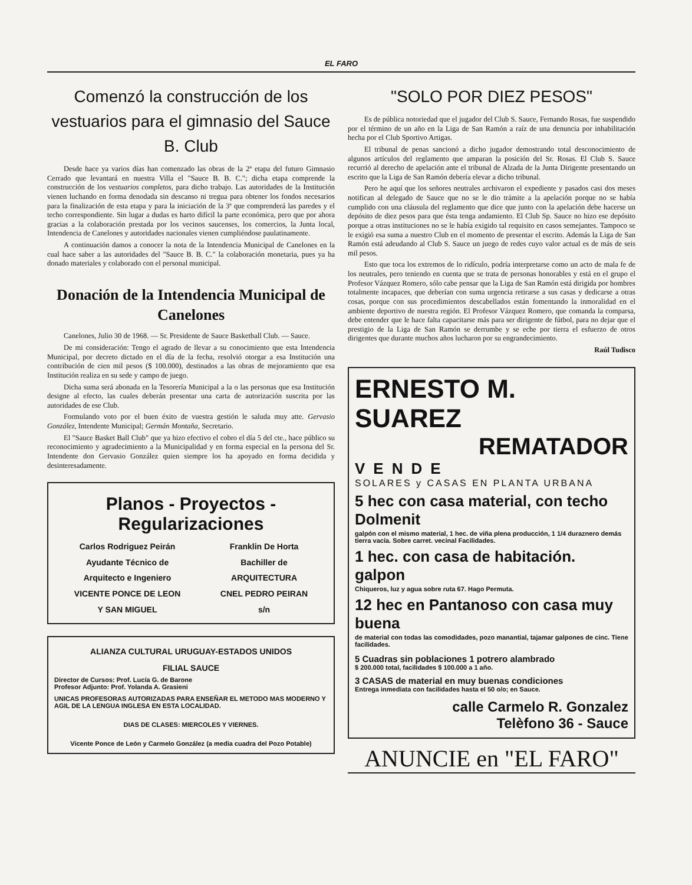EL FARO
Comenzó la construcción de los vestuarios para el gimnasio del Sauce B. Club
Desde hace ya varios días han comenzado las obras de la 2ª etapa del futuro Gimnasio Cerrado que levantará en nuestra Villa el "Sauce B. B. C."; dicha etapa comprende la construcción de los vestuarios completos, para dicho trabajo. Las autoridades de la Institución vienen luchando en forma denodada sin descanso ni tregua para obtener los fondos necesarios para la finalización de esta etapa y para la iniciación de la 3ª que comprenderá las paredes y el techo correspondiente. Sin lugar a dudas es harto difícil la parte económica, pero que por ahora gracias a la colaboración prestada por los vecinos saucenses, los comercios, la Junta local, Intendencia de Canelones y autoridades nacionales vienen cumpliéndose paulatinamente.
A continuación damos a conocer la nota de la Intendencia Municipal de Canelones en la cual hace saber a las autoridades del "Sauce B. B. C." la colaboración monetaria, pues ya ha donado materiales y colaborado con el personal municipal.
Donación de la Intendencia Municipal de Canelones
Canelones, Julio 30 de 1968. — Sr. Presidente de Sauce Basketball Club. — Sauce.
De mi consideración: Tengo el agrado de llevar a su conocimiento que esta Intendencia Municipal, por decreto dictado en el día de la fecha, resolvió otorgar a esa Institución una contribución de cien mil pesos ($ 100.000), destinados a las obras de mejoramiento que esa Institución realiza en su sede y campo de juego.
Dicha suma será abonada en la Tesorería Municipal a la o las personas que esa Institución designe al efecto, las cuales deberán presentar una carta de autorización suscrita por las autoridades de ese Club.
Formulando voto por el buen éxito de vuestra gestión le saluda muy atte. Gervasio González, Intendente Municipal; Germán Montaña, Secretario.
El "Sauce Basket Ball Club" que ya hizo efectivo el cobro el día 5 del cte., hace público su reconocimiento y agradecimiento a la Municipalidad y en forma especial en la persona del Sr. Intendente don Gervasio González quien siempre los ha apoyado en forma decidida y desinteresadamente.
Planos - Proyectos - Regularizaciones
Carlos Rodriguez Peirán
Ayudante Técnico de
Arquitecto e Ingeniero
VICENTE PONCE DE LEON
Y SAN MIGUEL
Franklin De Horta
Bachiller de
ARQUITECTURA
CNEL PEDRO PEIRAN
s/n
ALIANZA CULTURAL URUGUAY-ESTADOS UNIDOS
FILIAL SAUCE
Director de Cursos: Prof. Lucía G. de Barone
Profesor Adjunto: Prof. Yolanda A. Grasieni
UNICAS PROFESORAS AUTORIZADAS PARA ENSEÑAR EL METODO MAS MODERNO Y AGIL DE LA LENGUA INGLESA EN ESTA LOCALIDAD.
DIAS DE CLASES: MIERCOLES Y VIERNES.
Vicente Ponce de León y Carmelo González (a media cuadra del Pozo Potable)
"SOLO POR DIEZ PESOS"
Es de pública notoriedad que el jugador del Club S. Sauce, Fernando Rosas, fue suspendido por el término de un año en la Liga de San Ramón a raíz de una denuncia por inhabilitación hecha por el Club Sportivo Artigas.
El tribunal de penas sancionó a dicho jugador demostrando total desconocimiento de algunos artículos del reglamento que amparan la posición del Sr. Rosas. El Club S. Sauce recurrió al derecho de apelación ante el tribunal de Alzada de la Junta Dirigente presentando un escrito que la Liga de San Ramón debería elevar a dicho tribunal.
Pero he aquí que los señores neutrales archivaron el expediente y pasados casi dos meses notifican al delegado de Sauce que no se le dio trámite a la apelación porque no se había cumplido con una cláusula del reglamento que dice que junto con la apelación debe hacerse un depósito de diez pesos para que ésta tenga andamiento. El Club Sp. Sauce no hizo ese depósito porque a otras instituciones no se le había exigido tal requisito en casos semejantes. Tampoco se le exigió esa suma a nuestro Club en el momento de presentar el escrito. Además la Liga de San Ramón está adeudando al Club S. Sauce un juego de redes cuyo valor actual es de más de seis mil pesos.
Esto que toca los extremos de lo ridículo, podría interpretarse como un acto de mala fe de los neutrales, pero teniendo en cuenta que se trata de personas honorables y está en el grupo el Profesor Vázquez Romero, sólo cabe pensar que la Liga de San Ramón está dirigida por hombres totalmente incapaces, que deberían con suma urgencia retirarse a sus casas y dedicarse a otras cosas, porque con sus procedimientos descabellados están fomentando la inmoralidad en el ambiente deportivo de nuestra región. El Profesor Vázquez Romero, que comanda la comparsa, debe entender que le hace falta capacitarse más para ser dirigente de fútbol, para no dejar que el prestigio de la Liga de San Ramón se derrumbe y se eche por tierra el esfuerzo de otros dirigentes que durante muchos años lucharon por su engrandecimiento.
Raúl Tudisco
ERNESTO M. SUAREZ
REMATADOR
VENDE
SOLARES y CASAS EN PLANTA URBANA
5 hec con casa material, con techo Dolmenit
galpón con el mismo material, 1 hec. de viña plena producción, 1 1/4 duraznero demás tierra vacía. Sobre carret. vecinal Facilidades.
1 hec. con casa de habitación. galpon
Chiqueros, luz y agua sobre ruta 67. Hago Permuta.
12 hec en Pantanoso con casa muy buena
de material con todas las comodidades, pozo manantial, tajamar galpones de cinc. Tiene facilidades.
5 Cuadras sin poblaciones 1 potrero alambrado
$ 200.000 total, facilidades $ 100.000 a 1 año.
3 CASAS de material en muy buenas condiciones
Entrega inmediata con facilidades hasta el 50 o/o; en Sauce.
calle Carmelo R. Gonzalez
Telèfono 36 - Sauce
ANUNCIE en "EL FARO"